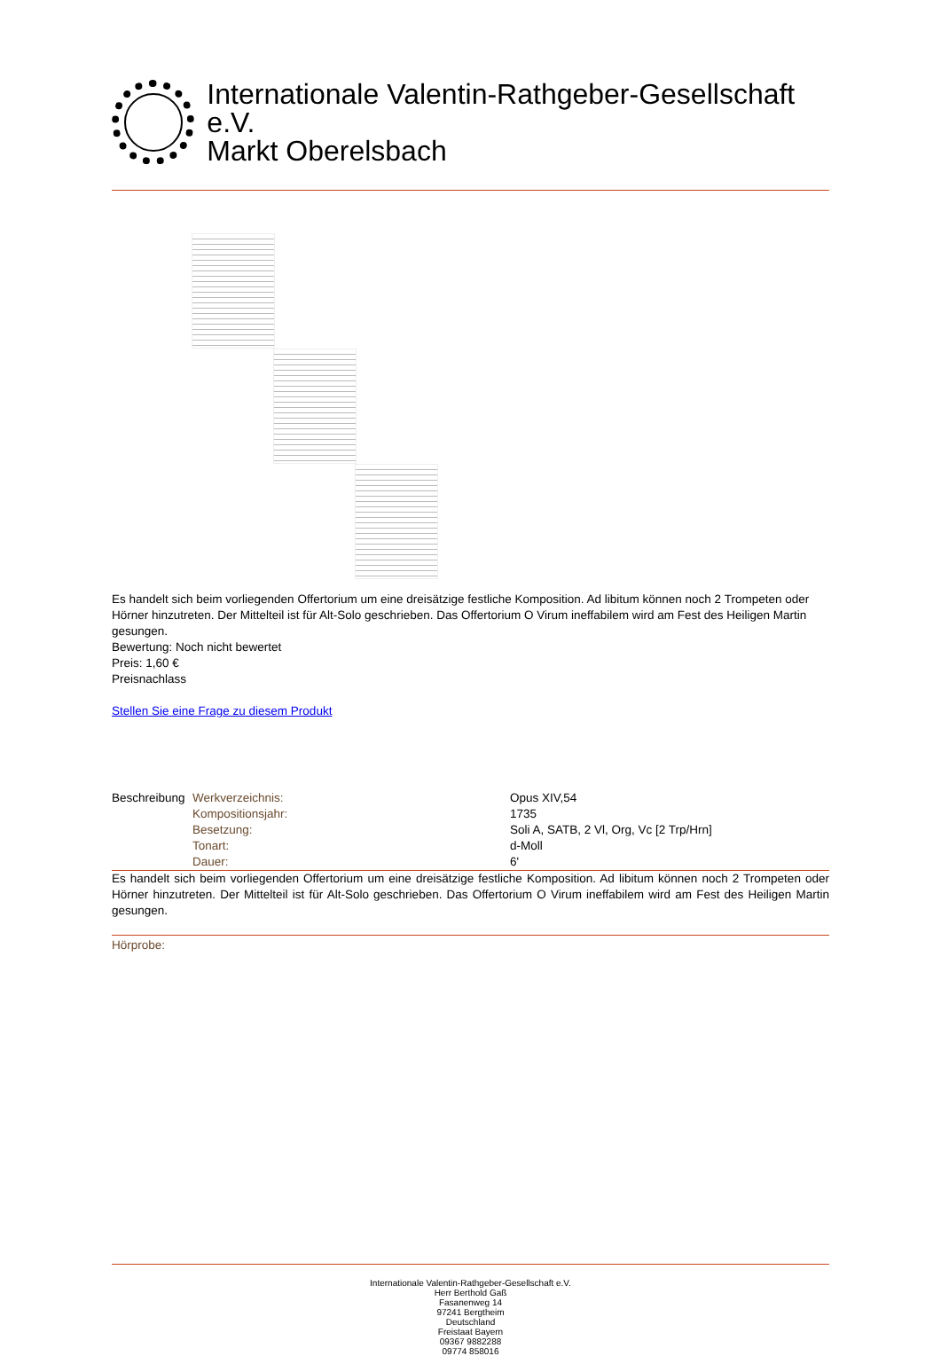Internationale Valentin-Rathgeber-Gesellschaft e.V.
Markt Oberelsbach
Es handelt sich beim vorliegenden Offertorium um eine dreisätzige festliche Komposition. Ad libitum können noch 2 Trompeten oder Hörner hinzutreten. Der Mittelteil ist für Alt-Solo geschrieben. Das Offertorium O Virum ineffabilem wird am Fest des Heiligen Martin gesungen.
Bewertung: Noch nicht bewertet
Preis: 1,60 €
Preisnachlass
Stellen Sie eine Frage zu diesem Produkt
| Beschreibung | Werkverzeichnis: | Opus XIV,54 |
| | Kompositionsjahr: | 1735 |
| | Besetzung: | Soli A, SATB, 2 Vl, Org, Vc [2 Trp/Hrn] |
| | Tonart: | d-Moll |
| | Dauer: | 6' |
Es handelt sich beim vorliegenden Offertorium um eine dreisätzige festliche Komposition. Ad libitum können noch 2 Trompeten oder Hörner hinzutreten. Der Mittelteil ist für Alt-Solo geschrieben. Das Offertorium O Virum ineffabilem wird am Fest des Heiligen Martin gesungen.
Hörprobe:
Internationale Valentin-Rathgeber-Gesellschaft e.V.
Herr Berthold Gaß
Fasanenweg 14
97241 Bergtheim
Deutschland
Freistaat Bayern
09367 9882288
09774 858016